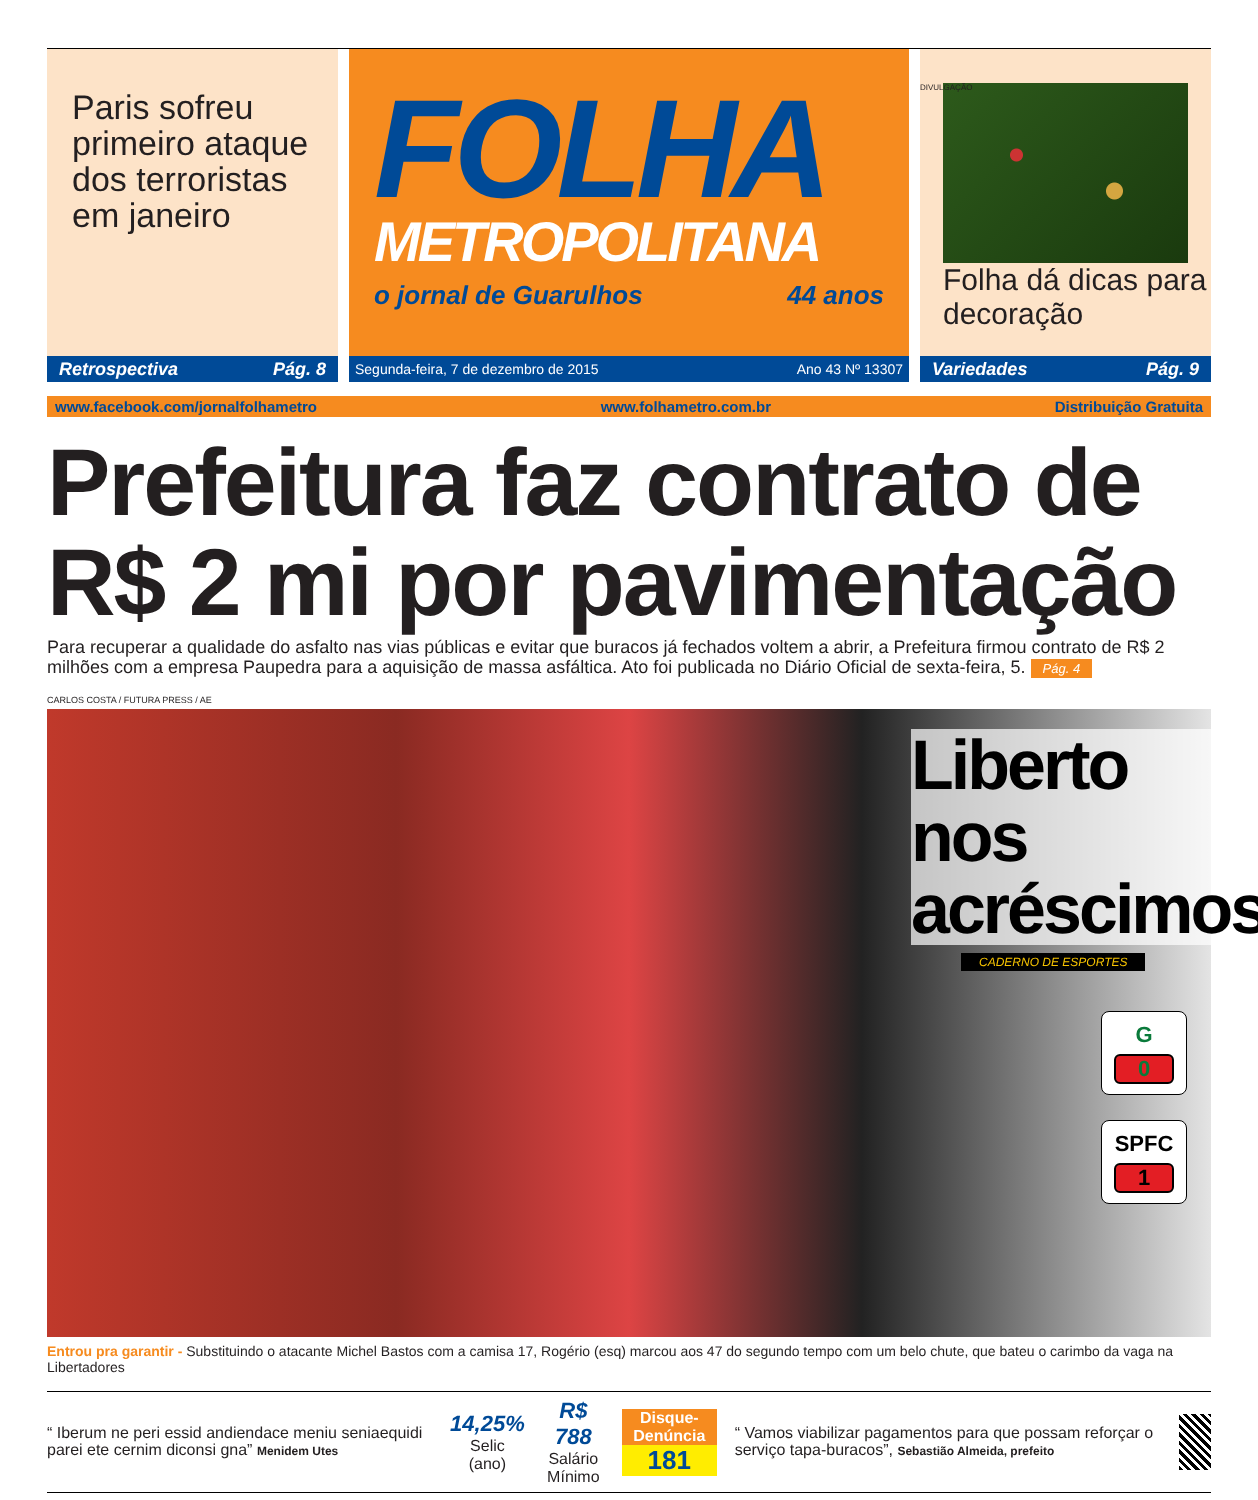Paris sofreu primeiro ataque dos terroristas em janeiro
Retrospectiva Pág. 8
FOLHA
METROPOLITANA
o jornal de Guarulhos 44 anos
Segunda-feira, 7 de dezembro de 2015 Ano 43 Nº 13307
DIVULGAÇÃO
Folha dá dicas para decoração
Variedades Pág. 9
www.facebook.com/jornalfolhametro www.folhametro.com.br Distribuição Gratuita
Prefeitura faz contrato de R$ 2 mi por pavimentação
Para recuperar a qualidade do asfalto nas vias públicas e evitar que buracos já fechados voltem a abrir, a Prefeitura firmou contrato de R$ 2 milhões com a empresa Paupedra para a aquisição de massa asfáltica. Ato foi publicada no Diário Oficial de sexta-feira, 5. Pág. 4
CARLOS COSTA / FUTURA PRESS / AE
Liberto nos acréscimos
CADERNO DE ESPORTES
G
0
SPFC
1
Entrou pra garantir - Substituindo o atacante Michel Bastos com a camisa 17, Rogério (esq) marcou aos 47 do segundo tempo com um belo chute, que bateu o carimbo da vaga na Libertadores
“ Iberum ne peri essid andiendace meniu seniaequidi parei ete cernim diconsi gna” Menidem Utes
14,25%
Selic (ano)
R$ 788
Salário Mínimo
Disque-Denúncia
181
“ Vamos viabilizar pagamentos para que possam reforçar o serviço tapa-buracos”, Sebastião Almeida, prefeito